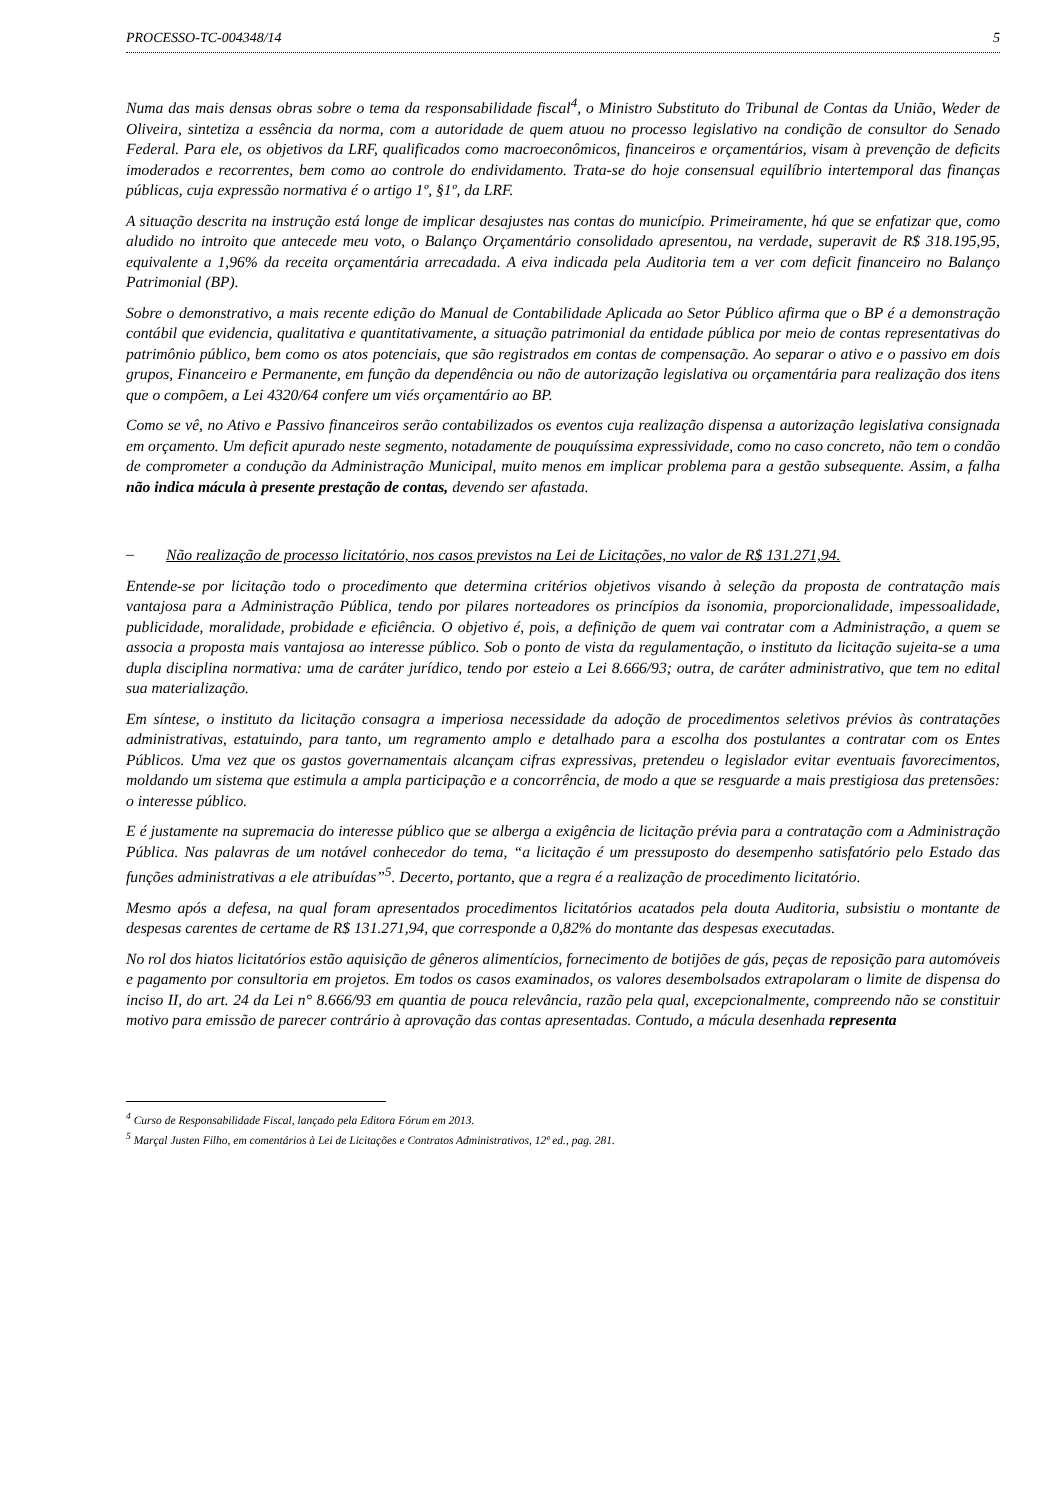PROCESSO-TC-004348/14 5
Numa das mais densas obras sobre o tema da responsabilidade fiscal<sup>4</sup>, o Ministro Substituto do Tribunal de Contas da União, Weder de Oliveira, sintetiza a essência da norma, com a autoridade de quem atuou no processo legislativo na condição de consultor do Senado Federal. Para ele, os objetivos da LRF, qualificados como macroeconômicos, financeiros e orçamentários, visam à prevenção de deficits imoderados e recorrentes, bem como ao controle do endividamento. Trata-se do hoje consensual equilíbrio intertemporal das finanças públicas, cuja expressão normativa é o artigo 1º, §1º, da LRF.
A situação descrita na instrução está longe de implicar desajustes nas contas do município. Primeiramente, há que se enfatizar que, como aludido no introito que antecede meu voto, o Balanço Orçamentário consolidado apresentou, na verdade, superavit de R$ 318.195,95, equivalente a 1,96% da receita orçamentária arrecadada. A eiva indicada pela Auditoria tem a ver com deficit financeiro no Balanço Patrimonial (BP).
Sobre o demonstrativo, a mais recente edição do Manual de Contabilidade Aplicada ao Setor Público afirma que o BP é a demonstração contábil que evidencia, qualitativa e quantitativamente, a situação patrimonial da entidade pública por meio de contas representativas do patrimônio público, bem como os atos potenciais, que são registrados em contas de compensação. Ao separar o ativo e o passivo em dois grupos, Financeiro e Permanente, em função da dependência ou não de autorização legislativa ou orçamentária para realização dos itens que o compõem, a Lei 4320/64 confere um viés orçamentário ao BP.
Como se vê, no Ativo e Passivo financeiros serão contabilizados os eventos cuja realização dispensa a autorização legislativa consignada em orçamento. Um deficit apurado neste segmento, notadamente de pouquíssima expressividade, como no caso concreto, não tem o condão de comprometer a condução da Administração Municipal, muito menos em implicar problema para a gestão subsequente. Assim, a falha não indica mácula à presente prestação de contas, devendo ser afastada.
–
Não realização de processo licitatório, nos casos previstos na Lei de Licitações, no valor de R$ 131.271,94.
Entende-se por licitação todo o procedimento que determina critérios objetivos visando à seleção da proposta de contratação mais vantajosa para a Administração Pública, tendo por pilares norteadores os princípios da isonomia, proporcionalidade, impessoalidade, publicidade, moralidade, probidade e eficiência. O objetivo é, pois, a definição de quem vai contratar com a Administração, a quem se associa a proposta mais vantajosa ao interesse público. Sob o ponto de vista da regulamentação, o instituto da licitação sujeita-se a uma dupla disciplina normativa: uma de caráter jurídico, tendo por esteio a Lei 8.666/93; outra, de caráter administrativo, que tem no edital sua materialização.
Em síntese, o instituto da licitação consagra a imperiosa necessidade da adoção de procedimentos seletivos prévios às contratações administrativas, estatuindo, para tanto, um regramento amplo e detalhado para a escolha dos postulantes a contratar com os Entes Públicos. Uma vez que os gastos governamentais alcançam cifras expressivas, pretendeu o legislador evitar eventuais favorecimentos, moldando um sistema que estimula a ampla participação e a concorrência, de modo a que se resguarde a mais prestigiosa das pretensões: o interesse público.
E é justamente na supremacia do interesse público que se alberga a exigência de licitação prévia para a contratação com a Administração Pública. Nas palavras de um notável conhecedor do tema, “a licitação é um pressuposto do desempenho satisfatório pelo Estado das funções administrativas a ele atribuídas”<sup>5</sup>. Decerto, portanto, que a regra é a realização de procedimento licitatório.
Mesmo após a defesa, na qual foram apresentados procedimentos licitatórios acatados pela douta Auditoria, subsistiu o montante de despesas carentes de certame de R$ 131.271,94, que corresponde a 0,82% do montante das despesas executadas.
No rol dos hiatos licitatórios estão aquisição de gêneros alimentícios, fornecimento de botijões de gás, peças de reposição para automóveis e pagamento por consultoria em projetos. Em todos os casos examinados, os valores desembolsados extrapolaram o limite de dispensa do inciso II, do art. 24 da Lei n° 8.666/93 em quantia de pouca relevância, razão pela qual, excepcionalmente, compreendo não se constituir motivo para emissão de parecer contrário à aprovação das contas apresentadas. Contudo, a mácula desenhada representa
<sup>4</sup> Curso de Responsabilidade Fiscal, lançado pela Editora Fórum em 2013.
<sup>5</sup> Marçal Justen Filho, em comentários à Lei de Licitações e Contratos Administrativos, 12ª ed., pag. 281.